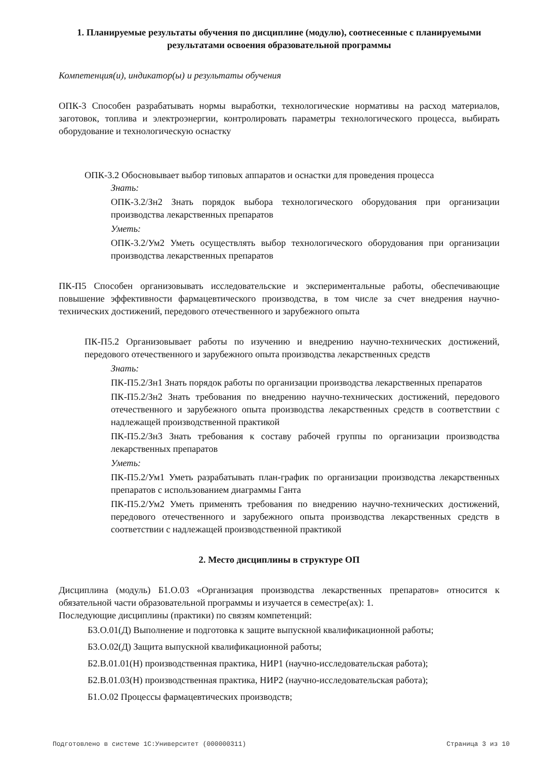1. Планируемые результаты обучения по дисциплине (модулю), соотнесенные с планируемыми результатами освоения образовательной программы
Компетенция(и), индикатор(ы) и результаты обучения
ОПК-3 Способен разрабатывать нормы выработки, технологические нормативы на расход материалов, заготовок, топлива и электроэнергии, контролировать параметры технологического процесса, выбирать оборудование и технологическую оснастку
ОПК-3.2 Обосновывает выбор типовых аппаратов и оснастки для проведения процесса
Знать:
ОПК-3.2/Зн2 Знать порядок выбора технологического оборудования при организации производства лекарственных препаратов
Уметь:
ОПК-3.2/Ум2 Уметь осуществлять выбор технологического оборудования при организации производства лекарственных препаратов
ПК-П5 Способен организовывать исследовательские и экспериментальные работы, обеспечивающие повышение эффективности фармацевтического производства, в том числе за счет внедрения научно-технических достижений, передового отечественного и зарубежного опыта
ПК-П5.2 Организовывает работы по изучению и внедрению научно-технических достижений, передового отечественного и зарубежного опыта производства лекарственных средств
Знать:
ПК-П5.2/Зн1 Знать порядок работы по организации производства лекарственных препаратов
ПК-П5.2/Зн2 Знать требования по внедрению научно-технических достижений, передового отечественного и зарубежного опыта производства лекарственных средств в соответствии с надлежащей производственной практикой
ПК-П5.2/Зн3 Знать требования к составу рабочей группы по организации производства лекарственных препаратов
Уметь:
ПК-П5.2/Ум1 Уметь разрабатывать план-график по организации производства лекарственных препаратов с использованием диаграммы Ганта
ПК-П5.2/Ум2 Уметь применять требования по внедрению научно-технических достижений, передового отечественного и зарубежного опыта производства лекарственных средств в соответствии с надлежащей производственной практикой
2. Место дисциплины в структуре ОП
Дисциплина (модуль) Б1.О.03 «Организация производства лекарственных препаратов» относится к обязательной части образовательной программы и изучается в семестре(ах): 1.
Последующие дисциплины (практики) по связям компетенций:
Б3.О.01(Д) Выполнение и подготовка к защите выпускной квалификационной работы;
Б3.О.02(Д) Защита выпускной квалификационной работы;
Б2.В.01.01(Н) производственная практика, НИР1 (научно-исследовательская работа);
Б2.В.01.03(Н) производственная практика, НИР2 (научно-исследовательская работа);
Б1.О.02 Процессы фармацевтических производств;
Подготовлено в системе 1С:Университет (000000311) Страница 3 из 10